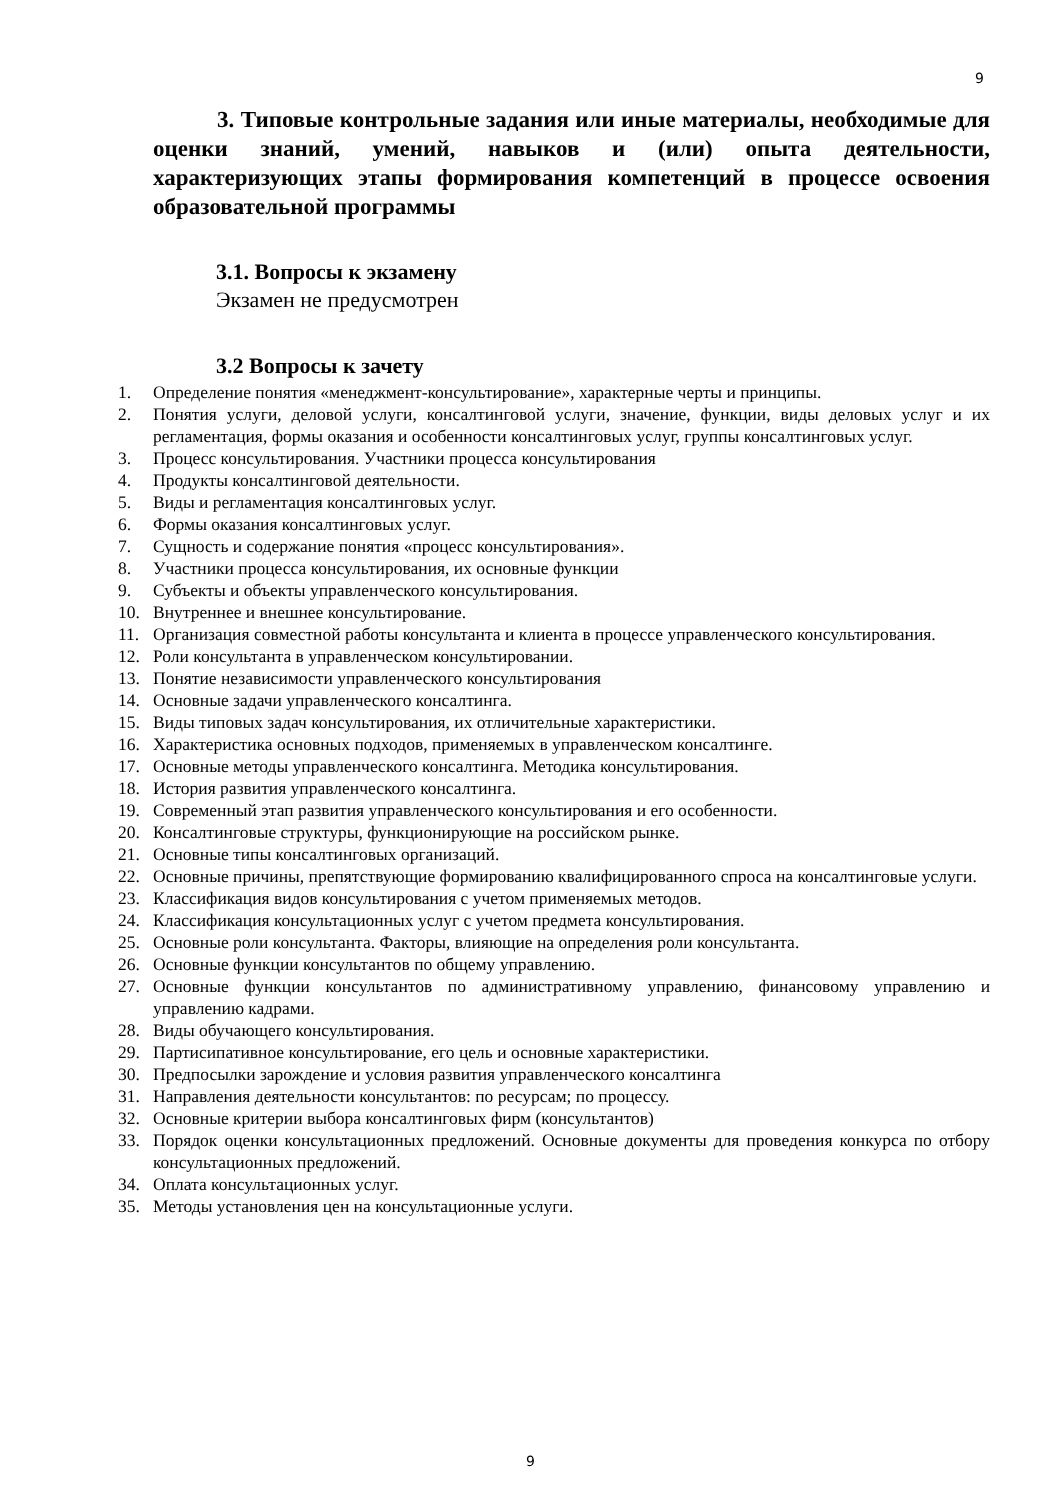9
3. Типовые контрольные задания или иные материалы, необходимые для оценки знаний, умений, навыков и (или) опыта деятельности, характеризующих этапы формирования компетенций в процессе освоения образовательной программы
3.1. Вопросы к экзамену
Экзамен не предусмотрен
3.2 Вопросы к зачету
1. Определение понятия «менеджмент-консультирование», характерные черты и принципы.
2. Понятия услуги, деловой услуги, консалтинговой услуги, значение, функции, виды деловых услуг и их регламентация, формы оказания и особенности консалтинговых услуг, группы консалтинговых услуг.
3. Процесс консультирования. Участники процесса консультирования
4. Продукты консалтинговой деятельности.
5. Виды и регламентация консалтинговых услуг.
6. Формы оказания консалтинговых услуг.
7. Сущность и содержание понятия «процесс консультирования».
8. Участники процесса консультирования, их основные функции
9. Субъекты и объекты управленческого консультирования.
10. Внутреннее и внешнее консультирование.
11. Организация совместной работы консультанта и клиента в процессе управленческого консультирования.
12. Роли консультанта в управленческом консультировании.
13. Понятие независимости управленческого консультирования
14. Основные задачи управленческого консалтинга.
15. Виды типовых задач консультирования, их отличительные характеристики.
16. Характеристика основных подходов, применяемых в управленческом консалтинге.
17. Основные методы управленческого консалтинга. Методика консультирования.
18. История развития управленческого консалтинга.
19. Современный этап развития управленческого консультирования и его особенности.
20. Консалтинговые структуры, функционирующие на российском рынке.
21. Основные типы консалтинговых организаций.
22. Основные причины, препятствующие формированию квалифицированного спроса на консалтинговые услуги.
23. Классификация видов консультирования с учетом применяемых методов.
24. Классификация консультационных услуг с учетом предмета консультирования.
25. Основные роли консультанта. Факторы, влияющие на определения роли консультанта.
26. Основные функции консультантов по общему управлению.
27. Основные функции консультантов по административному управлению, финансовому управлению и управлению кадрами.
28. Виды обучающего консультирования.
29. Партисипативное консультирование, его цель и основные характеристики.
30. Предпосылки зарождение и условия развития управленческого консалтинга
31. Направления деятельности консультантов: по ресурсам; по процессу.
32. Основные критерии выбора консалтинговых фирм (консультантов)
33. Порядок оценки консультационных предложений. Основные документы для проведения конкурса по отбору консультационных предложений.
34. Оплата консультационных услуг.
35. Методы установления цен на консультационные услуги.
9